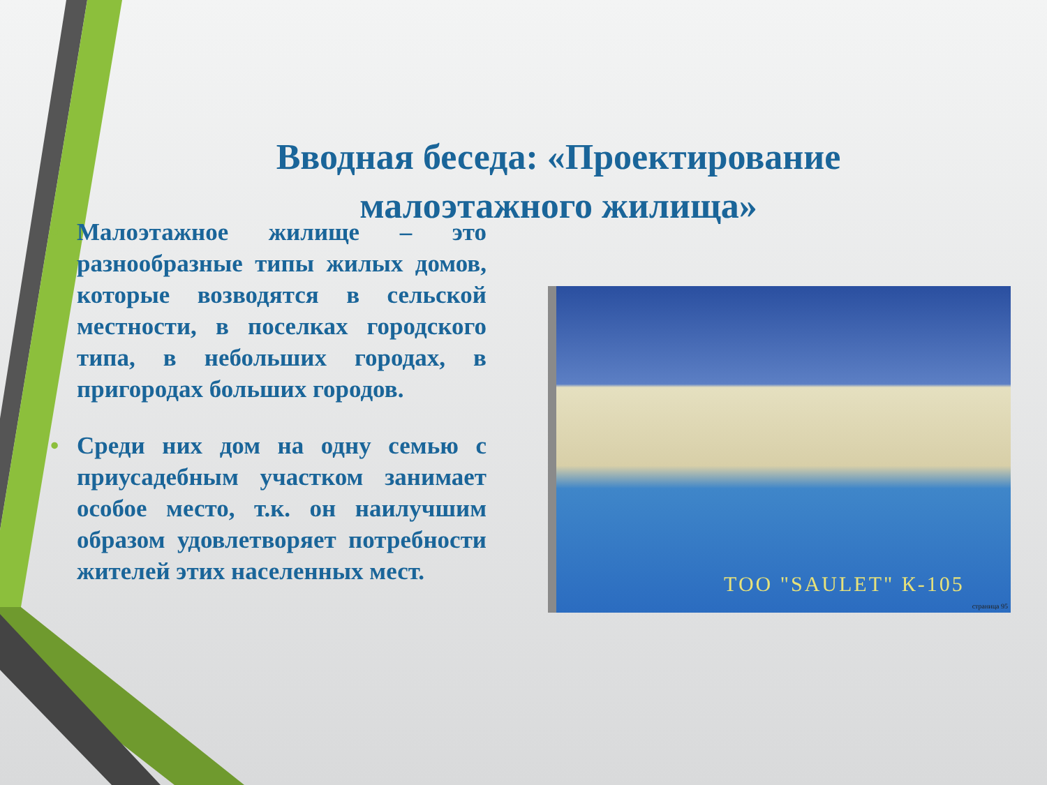Вводная беседа: «Проектирование малоэтажного жилища»
• Малоэтажное жилище – это разнообразные типы жилых домов, которые возводятся в сельской местности, в поселках городского типа, в небольших городах, в пригородах больших городов.
• Среди них дом на одну семью с приусадебным участком занимает особое место, т.к. он наилучшим образом удовлетворяет потребности жителей этих населенных мест.
ТОО "SAULET" К-105
страница 95